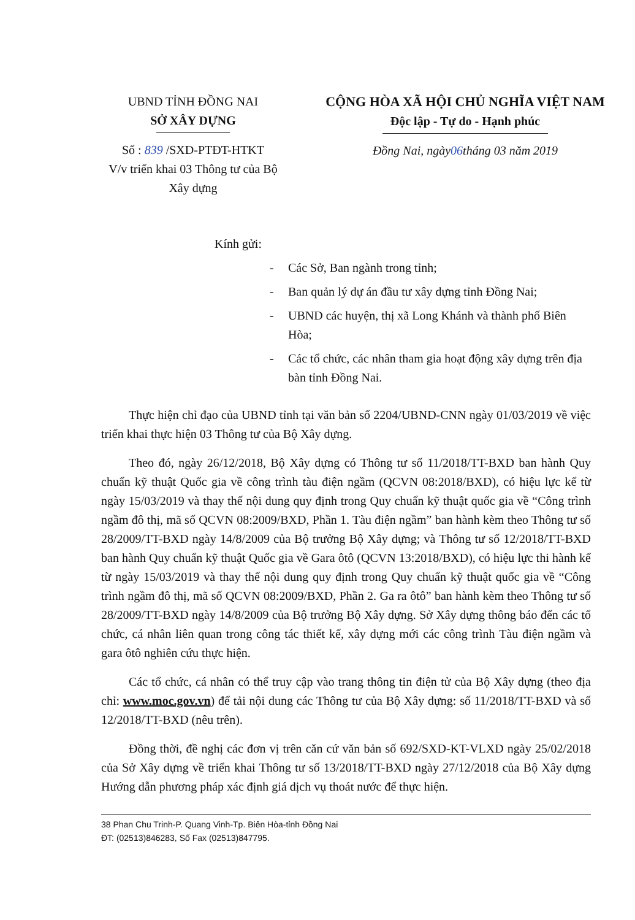UBND TỈNH ĐỒNG NAI
SỞ XÂY DỰNG
Số : 839 /SXD-PTĐT-HTKT
V/v triển khai 03 Thông tư của Bộ
Xây dựng
CỘNG HÒA XÃ HỘI CHỦ NGHĨA VIỆT NAM
Độc lập - Tự do - Hạnh phúc
Đồng Nai, ngày06tháng 03 năm 2019
Kính gửi:
- Các Sở, Ban ngành trong tỉnh;
- Ban quản lý dự án đầu tư xây dựng tỉnh Đồng Nai;
- UBND các huyện, thị xã Long Khánh và thành phố Biên Hòa;
- Các tổ chức, các nhân tham gia hoạt động xây dựng trên địa bàn tỉnh Đồng Nai.
Thực hiện chỉ đạo của UBND tỉnh tại văn bản số 2204/UBND-CNN ngày 01/03/2019 về việc triển khai thực hiện 03 Thông tư của Bộ Xây dựng.
Theo đó, ngày 26/12/2018, Bộ Xây dựng có Thông tư số 11/2018/TT-BXD ban hành Quy chuẩn kỹ thuật Quốc gia về công trình tàu điện ngầm (QCVN 08:2018/BXD), có hiệu lực kể từ ngày 15/03/2019 và thay thế nội dung quy định trong Quy chuẩn kỹ thuật quốc gia về “Công trình ngầm đô thị, mã số QCVN 08:2009/BXD, Phần 1. Tàu điện ngầm” ban hành kèm theo Thông tư số 28/2009/TT-BXD ngày 14/8/2009 của Bộ trưởng Bộ Xây dựng; và Thông tư số 12/2018/TT-BXD ban hành Quy chuẩn kỹ thuật Quốc gia về Gara ôtô (QCVN 13:2018/BXD), có hiệu lực thi hành kể từ ngày 15/03/2019 và thay thế nội dung quy định trong Quy chuẩn kỹ thuật quốc gia về “Công trình ngầm đô thị, mã số QCVN 08:2009/BXD, Phần 2. Ga ra ôtô” ban hành kèm theo Thông tư số 28/2009/TT-BXD ngày 14/8/2009 của Bộ trưởng Bộ Xây dựng. Sở Xây dựng thông báo đến các tổ chức, cá nhân liên quan trong công tác thiết kế, xây dựng mới các công trình Tàu điện ngầm và gara ôtô nghiên cứu thực hiện.
Các tổ chức, cá nhân có thể truy cập vào trang thông tin điện tử của Bộ Xây dựng (theo địa chỉ: www.moc.gov.vn) để tải nội dung các Thông tư của Bộ Xây dựng: số 11/2018/TT-BXD và số 12/2018/TT-BXD (nêu trên).
Đồng thời, đề nghị các đơn vị trên căn cứ văn bản số 692/SXD-KT-VLXD ngày 25/02/2018 của Sở Xây dựng về triển khai Thông tư số 13/2018/TT-BXD ngày 27/12/2018 của Bộ Xây dựng Hướng dẫn phương pháp xác định giá dịch vụ thoát nước để thực hiện.
38 Phan Chu Trinh-P. Quang Vinh-Tp. Biên Hòa-tỉnh Đồng Nai
ĐT: (02513)846283, Số Fax (02513)847795.